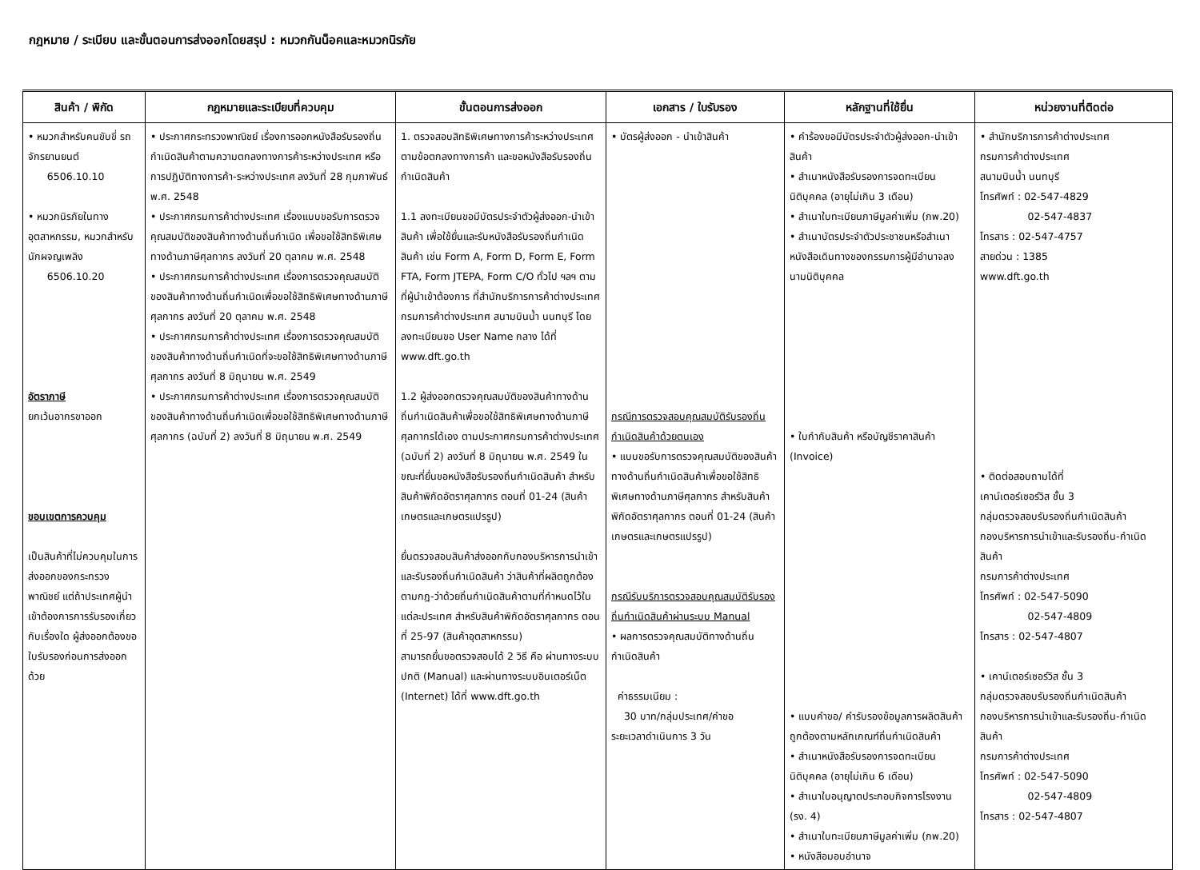กฎหมาย / ระเบียบ และขั้นตอนการส่งออกโดยสรุป : หมวกกันน็อคและหมวกนิรภัย
| สินค้า / พิกัด | กฎหมายและระเบียบที่ควบคุม | ขั้นตอนการส่งออก | เอกสาร / ใบรับรอง | หลักฐานที่ใช้ยื่น | หน่วยงานที่ติดต่อ |
| --- | --- | --- | --- | --- | --- |
| • หมวกสำหรับคนขับขี่ รถจักรยานยนต์ 6506.10.10 • หมวกนิรภัยในทาง อุตสาหกรรม, หมวกสำหรับ นักผจญเพลิง 6506.10.20 อัตราภาษี ยกเว้นอากรขาออก ขอบเขตการควบคุม เป็นสินค้าที่ไม่ควบคุมในการส่งออกของกระทรวงพาณิชย์ แต่ถ้าประเทศผู้นำเข้าต้องการการรับรองเกี่ยวกับเรื่องใด ผู้ส่งออกต้องขอใบรับรองก่อนการส่งออกด้วย | • ประกาศกระทรวงพาณิชย์ เรื่องการออกหนังสือรับรองถิ่นกำเนิดสินค้าตามความตกลงทางการค้าระหว่างประเทศ หรือการปฏิบัติทางการค้า-ระหว่างประเทศ ลงวันที่ 28 กุมภาพันธ์ พ.ศ. 2548 • ประกาศกรมการค้าต่างประเทศ เรื่องแบบขอรับการตรวจคุณสมบัติของสินค้าทางด้านถิ่นกำเนิด เพื่อขอใช้สิทธิพิเศษทางด้านภาษีศุลกากร ลงวันที่ 20 ตุลาคม พ.ศ. 2548 • ประกาศกรมการค้าต่างประเทศ เรื่องการตรวจคุณสมบัติของสินค้าทางด้านถิ่นกำเนิดเพื่อขอใช้สิทธิพิเศษทางด้านภาษีศุลกากร ลงวันที่ 20 ตุลาคม พ.ศ. 2548 • ประกาศกรมการค้าต่างประเทศ เรื่องการตรวจคุณสมบัติของสินค้าทางด้านถิ่นกำเนิดที่จะขอใช้สิทธิพิเศษทางด้านภาษีศุลกากร ลงวันที่ 8 มิถุนายน พ.ศ. 2549 • ประกาศกรมการค้าต่างประเทศ เรื่องการตรวจคุณสมบัติของสินค้าทางด้านถิ่นกำเนิดเพื่อขอใช้สิทธิพิเศษทางด้านภาษีศุลกากร (ฉบับที่ 2) ลงวันที่ 8 มิถุนายน พ.ศ. 2549 | 1. ตรวจสอบสิทธิพิเศษทางการค้าระหว่างประเทศตามข้อตกลงทางการค้า และขอหนังสือรับรองถิ่นกำเนิดสินค้า 1.1 ลงทะเบียนขอมีบัตรประจำตัวผู้ส่งออก-นำเข้าสินค้า เพื่อใช้ยื่นและรับหนังสือรับรองถิ่นกำเนิดสินค้า เช่น Form A, Form D, Form E, Form FTA, Form JTEPA, Form C/O ทั่วไป ฯลฯ ตามที่ผู้นำเข้าต้องการ ที่สำนักบริการการค้าต่างประเทศ กรมการค้าต่างประเทศ สนามบินน้ำ นนทบุรี โดยลงทะเบียนขอ User Name กลาง ได้ที่ www.dft.go.th 1.2 ผู้ส่งออกตรวจคุณสมบัติของสินค้าทางด้านถิ่นกำเนิดสินค้าเพื่อขอใช้สิทธิพิเศษทางด้านภาษีศุลกากรได้เอง ตามประกาศกรมการค้าต่างประเทศ (ฉบับที่ 2) ลงวันที่ 8 มิถุนายน พ.ศ. 2549 ในขณะที่ยื่นขอหนังสือรับรองถิ่นกำเนิดสินค้า สำหรับสินค้าพิกัดอัตราศุลกากร ตอนที่ 01-24 (สินค้าเกษตรและเกษตรแปรรูป) ยื่นตรวจสอบสินค้าส่งออกกับกองบริหารการนำเข้าและรับรองถิ่นกำเนิดสินค้า ว่าสินค้าที่ผลิตถูกต้องตามกฎ-ว่าด้วยถิ่นกำเนิดสินค้าตามที่กำหนดไว้ในแต่ละประเทศ สำหรับสินค้าพิกัดอัตราศุลกากร ตอนที่ 25-97 (สินค้าอุตสาหกรรม) สามารถยื่นขอตรวจสอบได้ 2 วิธี คือ ผ่านทางระบบปกติ (Manual) และผ่านทางระบบอินเตอร์เน็ต (Internet) ได้ที่ www.dft.go.th | • บัตรผู้ส่งออก - นำเข้าสินค้า กรณีการตรวจสอบคุณสมบัติรับรองถิ่นกำเนิดสินค้าด้วยตนเอง • แบบขอรับการตรวจคุณสมบัติของสินค้าทางด้านถิ่นกำเนิดสินค้าเพื่อขอใช้สิทธิพิเศษทางด้านภาษีศุลกากร สำหรับสินค้าพิกัดอัตราศุลกากร ตอนที่ 01-24 (สินค้าเกษตรและเกษตรแปรรูป) กรณีรับบริการตรวจสอบคุณสมบัติรับรองถิ่นกำเนิดสินค้าผ่านระบบ Manual • ผลการตรวจคุณสมบัติทางด้านถิ่นกำเนิดสินค้า ค่าธรรมเนียม : 30 บาท/กลุ่มประเทศ/คำขอ ระยะเวลาดำเนินการ 3 วัน | • คำร้องขอมีบัตรประจำตัวผู้ส่งออก-นำเข้าสินค้า • สำเนาหนังสือรับรองการจดทะเบียนนิติบุคคล (อายุไม่เกิน 3 เดือน) • สำเนาใบทะเบียนภาษีมูลค่าเพิ่ม (ภพ.20) • สำเนาบัตรประจำตัวประชาชนหรือสำเนาหนังสือเดินทางของกรรมการผู้มีอำนาจลงนามนิติบุคคล • ใบกำกับสินค้า หรือบัญชีราคาสินค้า (Invoice) • แบบคำขอ/ คำรับรองข้อมูลการผลิตสินค้าถูกต้องตามหลักเกณฑ์ถิ่นกำเนิดสินค้า • สำเนาหนังสือรับรองการจดทะเบียนนิติบุคคล (อายุไม่เกิน 6 เดือน) • สำเนาใบอนุญาตประกอบกิจการโรงงาน (รง. 4) • สำเนาใบทะเบียนภาษีมูลค่าเพิ่ม (ภพ.20) • หนังสือมอบอำนาจ | • สำนักบริการการค้าต่างประเทศ กรมการค้าต่างประเทศ สนามบินน้ำ นนทบุรี โทรศัพท์ : 02-547-4829 02-547-4837 โทรสาร : 02-547-4757 สายด่วน : 1385 www.dft.go.th • ติดต่อสอบถามได้ที่ เคาน์เตอร์เซอร์วิส ชั้น 3 กลุ่มตรวจสอบรับรองถิ่นกำเนิดสินค้า กองบริหารการนำเข้าและรับรองถิ่น-กำเนิดสินค้า กรมการค้าต่างประเทศ โทรศัพท์ : 02-547-5090 02-547-4809 โทรสาร : 02-547-4807 • เคาน์เตอร์เซอร์วิส ชั้น 3 กลุ่มตรวจสอบรับรองถิ่นกำเนิดสินค้า กองบริหารการนำเข้าและรับรองถิ่น-กำเนิดสินค้า กรมการค้าต่างประเทศ โทรศัพท์ : 02-547-5090 02-547-4809 โทรสาร : 02-547-4807 |